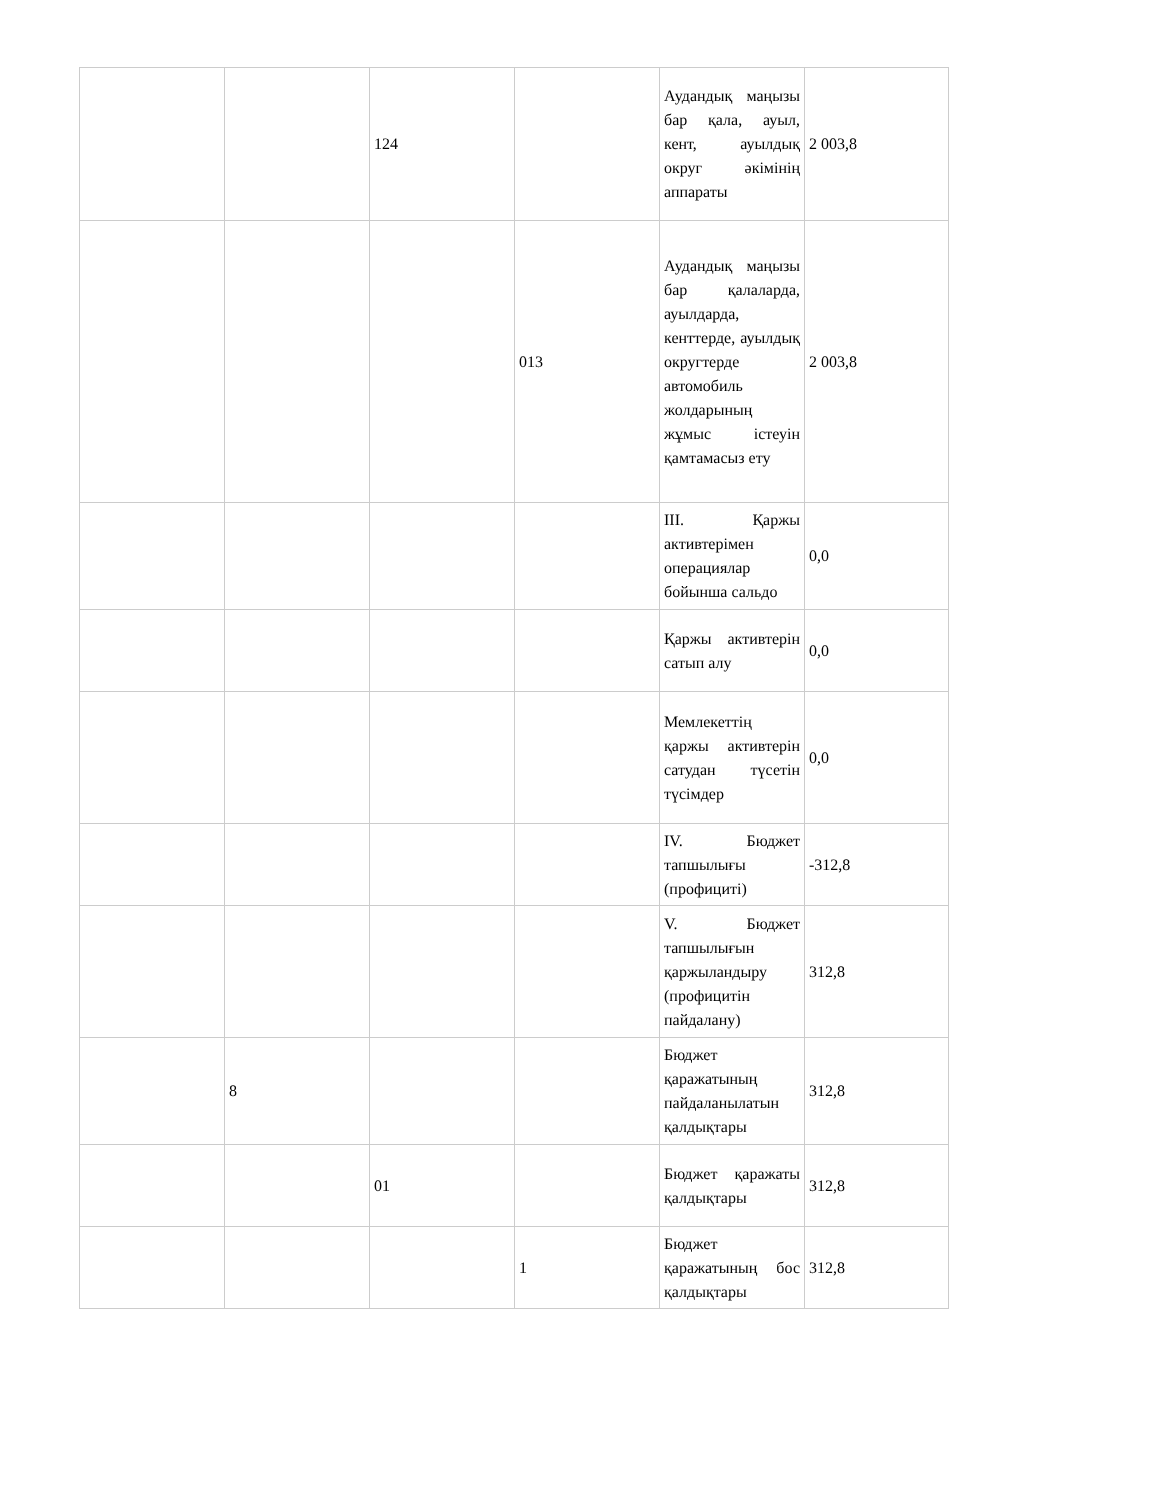| | | 124 | | Аудандық маңызы бар қала, ауыл, кент, ауылдық округ әкімінің аппараты | 2 003,8 |
| | | | 013 | Аудандық маңызы бар қалаларда, ауылдарда, кенттерде, ауылдық округтерде автомобиль жолдарының жұмыс істеуін қамтамасыз ету | 2 003,8 |
| | | | | III. Қаржы активтерімен операциялар бойынша сальдо | 0,0 |
| | | | | Қаржы активтерін сатып алу | 0,0 |
| | | | | Мемлекеттің қаржы активтерін сатудан түсетін түсімдер | 0,0 |
| | | | | IV. Бюджет тапшылығы (профициті) | -312,8 |
| | | | | V. Бюджет тапшылығын қаржыландыру (профицитін пайдалану) | 312,8 |
| | 8 | | | Бюджет қаражатының пайдаланылатын қалдықтары | 312,8 |
| | | 01 | | Бюджет қаражаты қалдықтары | 312,8 |
| | | | 1 | Бюджет қаражатының бос қалдықтары | 312,8 |